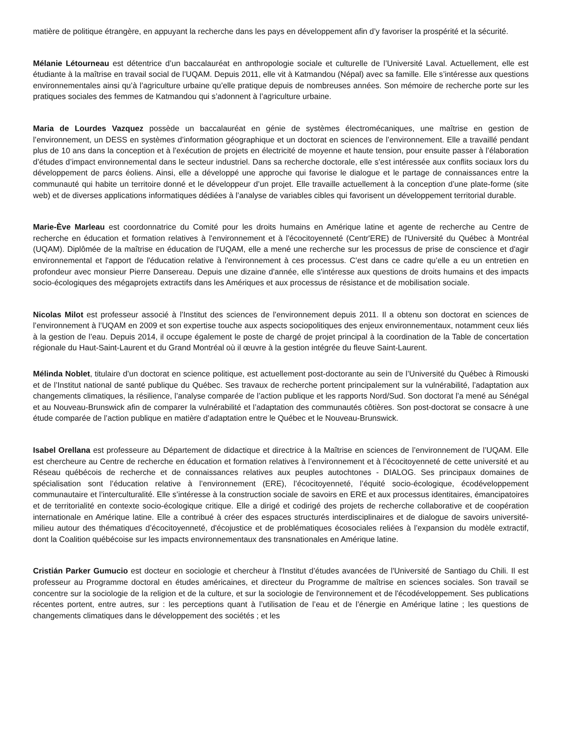matière de politique étrangère, en appuyant la recherche dans les pays en développement afin d’y favoriser la prospérité et la sécurité.
Mélanie Létourneau est détentrice d’un baccalauréat en anthropologie sociale et culturelle de l’Université Laval. Actuellement, elle est étudiante à la maîtrise en travail social de l’UQAM. Depuis 2011, elle vit à Katmandou (Népal) avec sa famille. Elle s’intéresse aux questions environnementales ainsi qu’à l’agriculture urbaine qu’elle pratique depuis de nombreuses années. Son mémoire de recherche porte sur les pratiques sociales des femmes de Katmandou qui s’adonnent à l’agriculture urbaine.
Maria de Lourdes Vazquez possède un baccalauréat en génie de systèmes électromécaniques, une maîtrise en gestion de l’environnement, un DESS en systèmes d’information géographique et un doctorat en sciences de l’environnement. Elle a travaillé pendant plus de 10 ans dans la conception et à l’exécution de projets en électricité de moyenne et haute tension, pour ensuite passer à l’élaboration d’études d’impact environnemental dans le secteur industriel. Dans sa recherche doctorale, elle s’est intéressée aux conflits sociaux lors du développement de parcs éoliens. Ainsi, elle a développé une approche qui favorise le dialogue et le partage de connaissances entre la communauté qui habite un territoire donné et le développeur d’un projet. Elle travaille actuellement à la conception d’une plate-forme (site web) et de diverses applications informatiques dédiées à l’analyse de variables cibles qui favorisent un développement territorial durable.
Marie-Ève Marleau est coordonnatrice du Comité pour les droits humains en Amérique latine et agente de recherche au Centre de recherche en éducation et formation relatives à l'environnement et à l'écocitoyenneté (Centr'ERE) de l'Université du Québec à Montréal (UQAM). Diplômée de la maîtrise en éducation de l'UQAM, elle a mené une recherche sur les processus de prise de conscience et d'agir environnemental et l'apport de l'éducation relative à l'environnement à ces processus. C’est dans ce cadre qu’elle a eu un entretien en profondeur avec monsieur Pierre Dansereau. Depuis une dizaine d'année, elle s'intéresse aux questions de droits humains et des impacts socio-écologiques des mégaprojets extractifs dans les Amériques et aux processus de résistance et de mobilisation sociale.
Nicolas Milot est professeur associé à l’Institut des sciences de l’environnement depuis 2011. Il a obtenu son doctorat en sciences de l’environnement à l’UQAM en 2009 et son expertise touche aux aspects sociopolitiques des enjeux environnementaux, notamment ceux liés à la gestion de l’eau. Depuis 2014, il occupe également le poste de chargé de projet principal à la coordination de la Table de concertation régionale du Haut-Saint-Laurent et du Grand Montréal où il œuvre à la gestion intégrée du fleuve Saint-Laurent.
Mélinda Noblet, titulaire d’un doctorat en science politique, est actuellement post-doctorante au sein de l’Université du Québec à Rimouski et de l’Institut national de santé publique du Québec. Ses travaux de recherche portent principalement sur la vulnérabilité, l’adaptation aux changements climatiques, la résilience, l’analyse comparée de l’action publique et les rapports Nord/Sud. Son doctorat l’a mené au Sénégal et au Nouveau-Brunswick afin de comparer la vulnérabilité et l’adaptation des communautés côtières. Son post-doctorat se consacre à une étude comparée de l’action publique en matière d’adaptation entre le Québec et le Nouveau-Brunswick.
Isabel Orellana est professeure au Département de didactique et directrice à la Maîtrise en sciences de l’environnement de l’UQAM. Elle est chercheure au Centre de recherche en éducation et formation relatives à l’environnement et à l’écocitoyenneté de cette université et au Réseau québécois de recherche et de connaissances relatives aux peuples autochtones - DIALOG. Ses principaux domaines de spécialisation sont l’éducation relative à l’environnement (ERE), l’écocitoyenneté, l’équité socio-écologique, écodéveloppement communautaire et l’interculturalité. Elle s’intéresse à la construction sociale de savoirs en ERE et aux processus identitaires, émancipatoires et de territorialité en contexte socio-écologique critique. Elle a dirigé et codirigé des projets de recherche collaborative et de coopération internationale en Amérique latine. Elle a contribué à créer des espaces structurés interdisciplinaires et de dialogue de savoirs université-milieu autour des thématiques d’écocitoyenneté, d'écojustice et de problématiques écosociales reliées à l’expansion du modèle extractif, dont la Coalition québécoise sur les impacts environnementaux des transnationales en Amérique latine.
Cristián Parker Gumucio est docteur en sociologie et chercheur à l'Institut d’études avancées de l'Université de Santiago du Chili. Il est professeur au Programme doctoral en études américaines, et directeur du Programme de maîtrise en sciences sociales. Son travail se concentre sur la sociologie de la religion et de la culture, et sur la sociologie de l'environnement et de l'écodéveloppement. Ses publications récentes portent, entre autres, sur : les perceptions quant à l’utilisation de l’eau et de l’énergie en Amérique latine ; les questions de changements climatiques dans le développement des sociétés ; et les